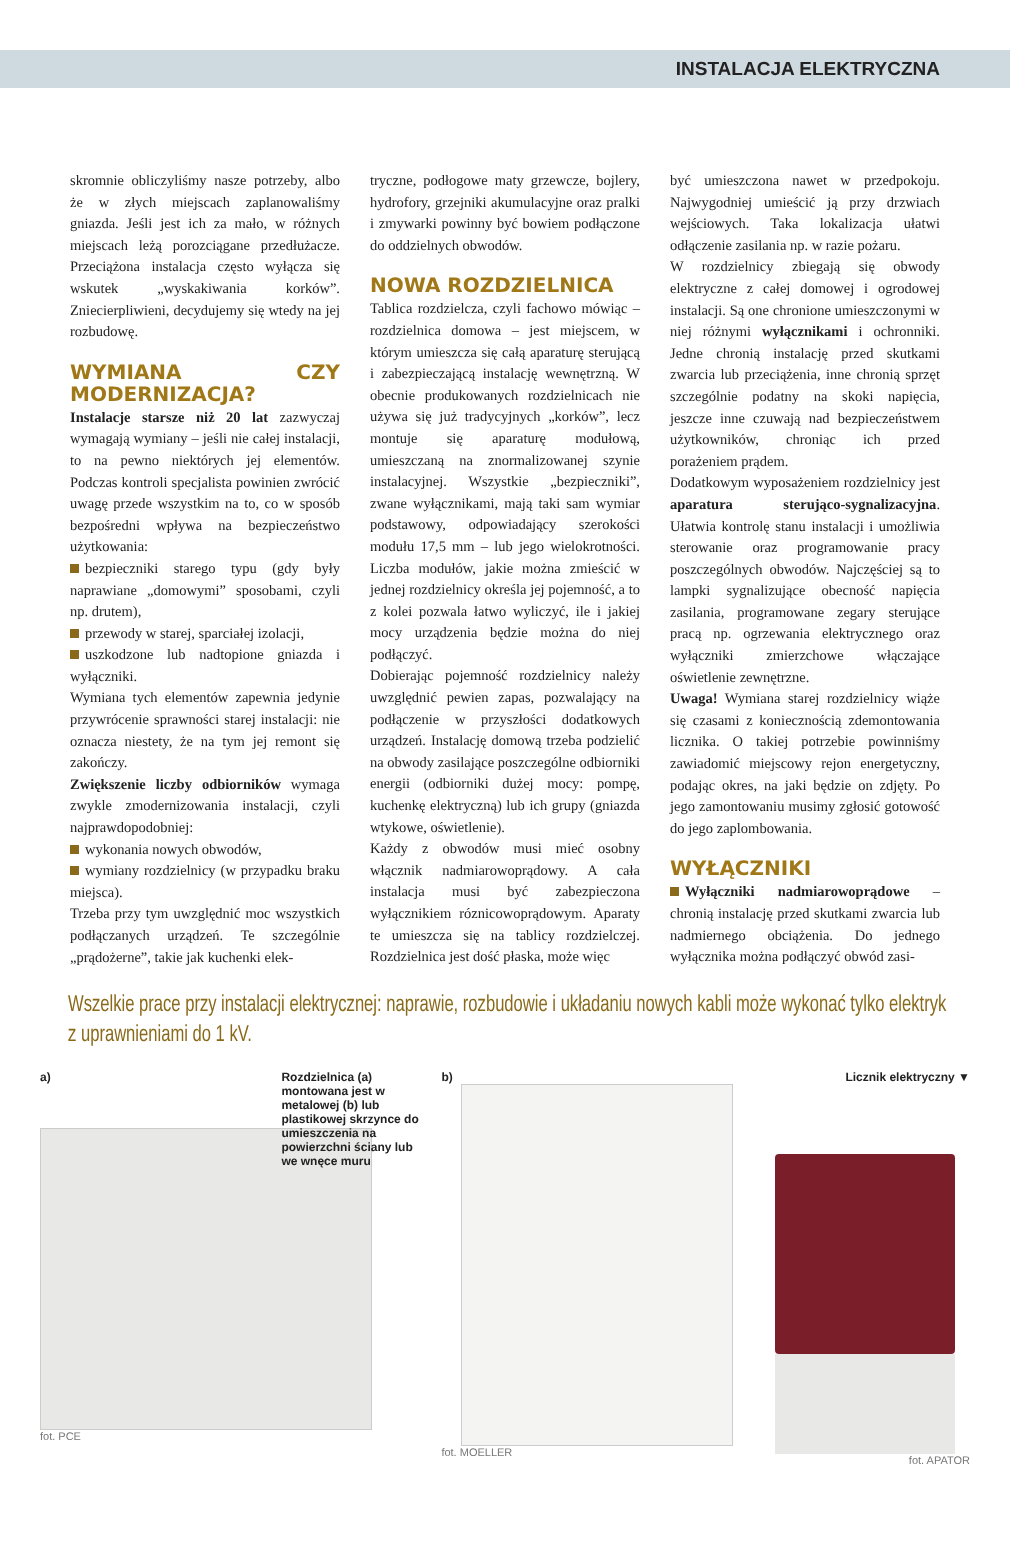INSTALACJA ELEKTRYCZNA
skromnie obliczyliśmy nasze potrzeby, albo że w złych miejscach zaplanowaliśmy gniazda. Jeśli jest ich za mało, w różnych miejscach leżą porozciągane przedłużacze. Przeciążona instalacja często wyłącza się wskutek „wyskakiwania korków”. Zniecierpliwieni, decydujemy się wtedy na jej rozbudowę.
WYMIANA CZY MODERNIZACJA?
Instalacje starsze niż 20 lat zazwyczaj wymagają wymiany – jeśli nie całej instalacji, to na pewno niektórych jej elementów. Podczas kontroli specjalista powinien zwrócić uwagę przede wszystkim na to, co w sposób bezpośredni wpływa na bezpieczeństwo użytkowania:
bezpieczniki starego typu (gdy były naprawiane „domowymi” sposobami, czyli np. drutem),
przewody w starej, sparciałej izolacji,
uszkodzone lub nadtopione gniazda i wyłączniki.
Wymiana tych elementów zapewnia jedynie przywrócenie sprawności starej instalacji: nie oznacza niestety, że na tym jej remont się zakończy.
Zwiększenie liczby odbiorników wymaga zwykle zmodernizowania instalacji, czyli najprawdopodobniej:
wykonania nowych obwodów,
wymiany rozdzielnicy (w przypadku braku miejsca).
Trzeba przy tym uwzględnić moc wszystkich podłączanych urządzeń. Te szczególnie „prądożerne”, takie jak kuchenki elek-
tryczne, podłogowe maty grzewcze, bojlery, hydrofory, grzejniki akumulacyjne oraz pralki i zmywarki powinny być bowiem podłączone do oddzielnych obwodów.
NOWA ROZDZIELNICA
Tablica rozdzielcza, czyli fachowo mówiąc – rozdzielnica domowa – jest miejscem, w którym umieszcza się całą aparaturę sterującą i zabezpieczającą instalację wewnętrzną. W obecnie produkowanych rozdzielnicach nie używa się już tradycyjnych „korków”, lecz montuje się aparaturę modułową, umieszczaną na znormalizowanej szynie instalacyjnej. Wszystkie „bezpieczniki”, zwane wyłącznikami, mają taki sam wymiar podstawowy, odpowiadający szerokości modułu 17,5 mm – lub jego wielokrotności. Liczba modułów, jakie można zmieścić w jednej rozdzielnicy określa jej pojemność, a to z kolei pozwala łatwo wyliczyć, ile i jakiej mocy urządzenia będzie można do niej podłączyć.
Dobierając pojemność rozdzielnicy należy uwzględnić pewien zapas, pozwalający na podłączenie w przyszłości dodatkowych urządzeń. Instalację domową trzeba podzielić na obwody zasilające poszczególne odbiorniki energii (odbiorniki dużej mocy: pompę, kuchenkę elektryczną) lub ich grupy (gniazda wtykowe, oświetlenie).
Każdy z obwodów musi mieć osobny włącznik nadmiarowoprądowy. A cała instalacja musi być zabezpieczona wyłącznikiem róznicowoprądowym. Aparaty te umieszcza się na tablicy rozdzielczej. Rozdzielnica jest dość płaska, może więc
być umieszczona nawet w przedpokoju. Najwygodniej umieścić ją przy drzwiach wejściowych. Taka lokalizacja ułatwi odłączenie zasilania np. w razie pożaru.
W rozdzielnicy zbiegają się obwody elektryczne z całej domowej i ogrodowej instalacji. Są one chronione umieszczonymi w niej różnymi wyłącznikami i ochronniki. Jedne chronią instalację przed skutkami zwarcia lub przeciążenia, inne chronią sprzęt szczególnie podatny na skoki napięcia, jeszcze inne czuwają nad bezpieczeństwem użytkowników, chroniąc ich przed porażeniem prądem.
Dodatkowym wyposażeniem rozdzielnicy jest aparatura sterująco-sygnalizacyjna. Ułatwia kontrolę stanu instalacji i umożliwia sterowanie oraz programowanie pracy poszczególnych obwodów. Najczęściej są to lampki sygnalizujące obecność napięcia zasilania, programowane zegary sterujące pracą np. ogrzewania elektrycznego oraz wyłączniki zmierzchowe włączające oświetlenie zewnętrzne.
Uwaga! Wymiana starej rozdzielnicy wiąże się czasami z koniecznością zdemontowania licznika. O takiej potrzebie powinniśmy zawiadomić miejscowy rejon energetyczny, podając okres, na jaki będzie on zdjęty. Po jego zamontowaniu musimy zgłosić gotowość do jego zaplombowania.
WYŁĄCZNIKI
Wyłączniki nadmiarowoprądowe – chronią instalację przed skutkami zwarcia lub nadmiernego obciążenia. Do jednego wyłącznika można podłączyć obwód zasi-
Wszelkie prace przy instalacji elektrycznej: naprawie, rozbudowie i układaniu nowych kabli może wykonać tylko elektryk z uprawnieniami do 1 kV.
a) Rozdzielnica (a) montowana jest w metalowej (b) lub plastikowej skrzynce do umieszczenia na powierzchni ściany lub we wnęce muru
fot. PCE
b)
fot. MOELLER
Licznik elektryczny ▼
fot. APATOR